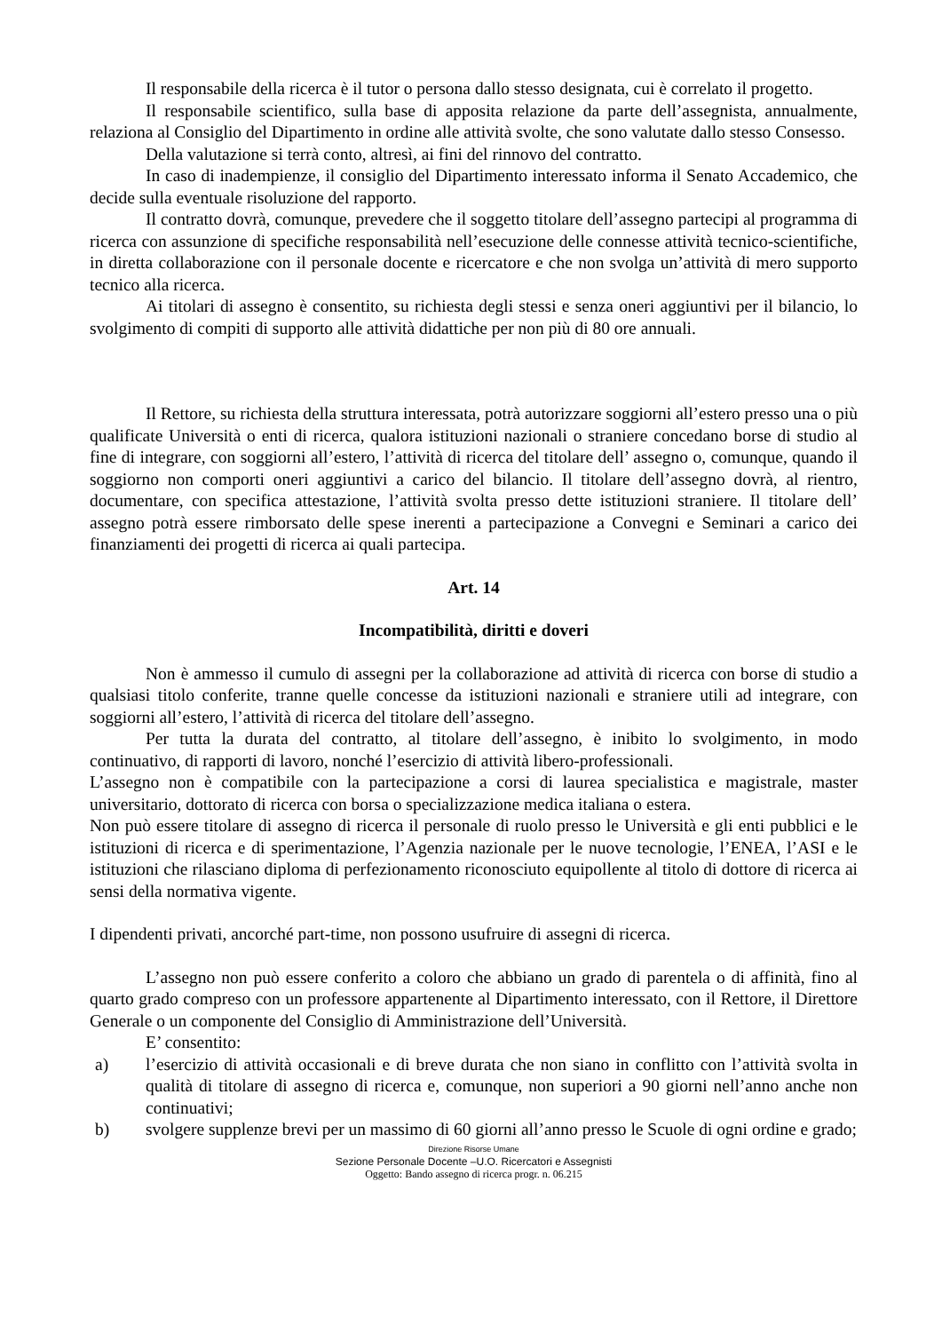Il responsabile della ricerca è il tutor o persona dallo stesso designata, cui è correlato il progetto.
Il responsabile scientifico, sulla base di apposita relazione da parte dell’assegnista, annualmente, relaziona al Consiglio del Dipartimento in ordine alle attività svolte, che sono valutate dallo stesso Consesso.
Della valutazione si terrà conto, altresì, ai fini del rinnovo del contratto.
In caso di inadempienze, il consiglio del Dipartimento interessato informa il Senato Accademico, che decide sulla eventuale risoluzione del rapporto.
Il contratto dovrà, comunque, prevedere che il soggetto titolare dell’assegno partecipi al programma di ricerca con assunzione di specifiche responsabilità nell’esecuzione delle connesse attività tecnico-scientifiche, in diretta collaborazione con il personale docente e ricercatore e che non svolga un’attività di mero supporto tecnico alla ricerca.
Ai titolari di assegno è consentito, su richiesta degli stessi e senza oneri aggiuntivi per il bilancio, lo svolgimento di compiti di supporto alle attività didattiche per non più di 80 ore annuali.
Il Rettore, su richiesta della struttura interessata, potrà autorizzare soggiorni all’estero presso una o più qualificate Università o enti di ricerca, qualora istituzioni nazionali o straniere concedano borse di studio al fine di integrare, con soggiorni all’estero, l’attività di ricerca del titolare dell’ assegno o, comunque, quando il soggiorno non comporti oneri aggiuntivi a carico del bilancio. Il titolare dell’assegno dovrà, al rientro, documentare, con specifica attestazione, l’attività svolta presso dette istituzioni straniere. Il titolare dell’ assegno potrà essere rimborsato delle spese inerenti a partecipazione a Convegni e Seminari a carico dei finanziamenti dei progetti di ricerca ai quali partecipa.
Art. 14
Incompatibilità, diritti e doveri
Non è ammesso il cumulo di assegni per la collaborazione ad attività di ricerca con borse di studio a qualsiasi titolo conferite, tranne quelle concesse da istituzioni nazionali e straniere utili ad integrare, con soggiorni all’estero, l’attività di ricerca del titolare dell’assegno.
Per tutta la durata del contratto, al titolare dell’assegno, è inibito lo svolgimento, in modo continuativo, di rapporti di lavoro, nonché l’esercizio di attività libero-professionali.
L’assegno non è compatibile con la partecipazione a corsi di laurea specialistica e magistrale, master universitario, dottorato di ricerca con borsa o specializzazione medica italiana o estera.
Non può essere titolare di assegno di ricerca il personale di ruolo presso le Università e gli enti pubblici e le istituzioni di ricerca e di sperimentazione, l’Agenzia nazionale per le nuove tecnologie, l’ENEA, l’ASI e le istituzioni che rilasciano diploma di perfezionamento riconosciuto equipollente al titolo di dottore di ricerca ai sensi della normativa vigente.
I dipendenti privati, ancorché part-time, non possono usufruire di assegni di ricerca.
L’assegno non può essere conferito a coloro che abbiano un grado di parentela o di affinità, fino al quarto grado compreso con un professore appartenente al Dipartimento interessato, con il Rettore, il Direttore Generale o un componente del Consiglio di Amministrazione dell’Università.
E’ consentito:
a) l’esercizio di attività occasionali e di breve durata che non siano in conflitto con l’attività svolta in qualità di titolare di assegno di ricerca e, comunque, non superiori a 90 giorni nell’anno anche non continuativi;
b) svolgere supplenze brevi per un massimo di 60 giorni all’anno presso le Scuole di ogni ordine e grado;
Direzione Risorse Umane
Sezione Personale Docente –U.O. Ricercatori e Assegnisti
Oggetto: Bando assegno di ricerca progr. n. 06.215